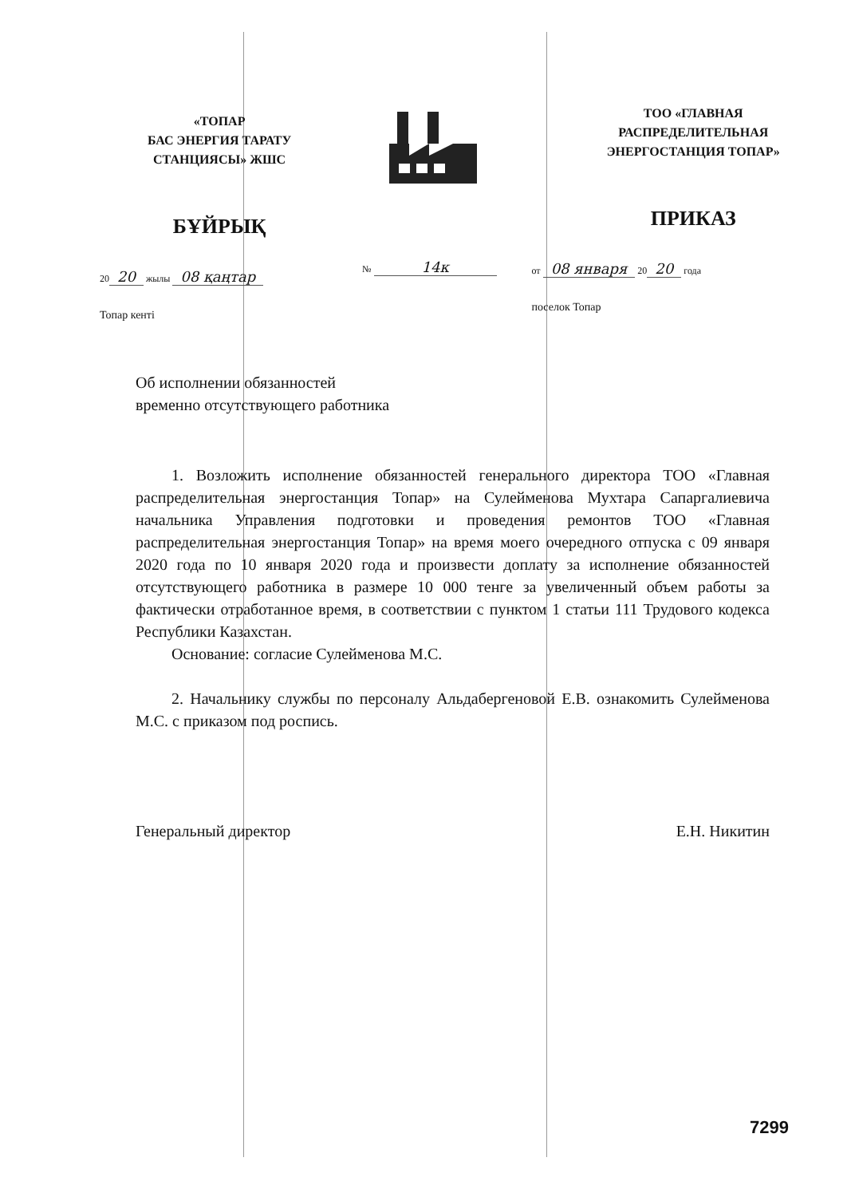«ТОПАР
БАС ЭНЕРГИЯ ТАРАТУ
СТАНЦИЯСЫ» ЖШС
БҰЙРЫҚ
20 20 жылы 08 қаңтар
Топар кенті
№ 14к
ТОО «ГЛАВНАЯ
РАСПРЕДЕЛИТЕЛЬНАЯ
ЭНЕРГОСТАНЦИЯ ТОПАР»
ПРИКАЗ
от 08 января 20 20 года
поселок Топар
Об исполнении обязанностей
временно отсутствующего работника
1. Возложить исполнение обязанностей генерального директора ТОО «Главная распределительная энергостанция Топар» на Сулейменова Мухтара Сапаргалиевича начальника Управления подготовки и проведения ремонтов ТОО «Главная распределительная энергостанция Топар» на время моего очередного отпуска с 09 января 2020 года по 10 января 2020 года и произвести доплату за исполнение обязанностей отсутствующего работника в размере 10 000 тенге за увеличенный объем работы за фактически отработанное время, в соответствии с пунктом 1 статьи 111 Трудового кодекса Республики Казахстан.
Основание: согласие Сулейменова М.С.
2. Начальнику службы по персоналу Альдабергеновой Е.В. ознакомить Сулейменова М.С. с приказом под роспись.
Генеральный директор Е.Н. Никитин
7299